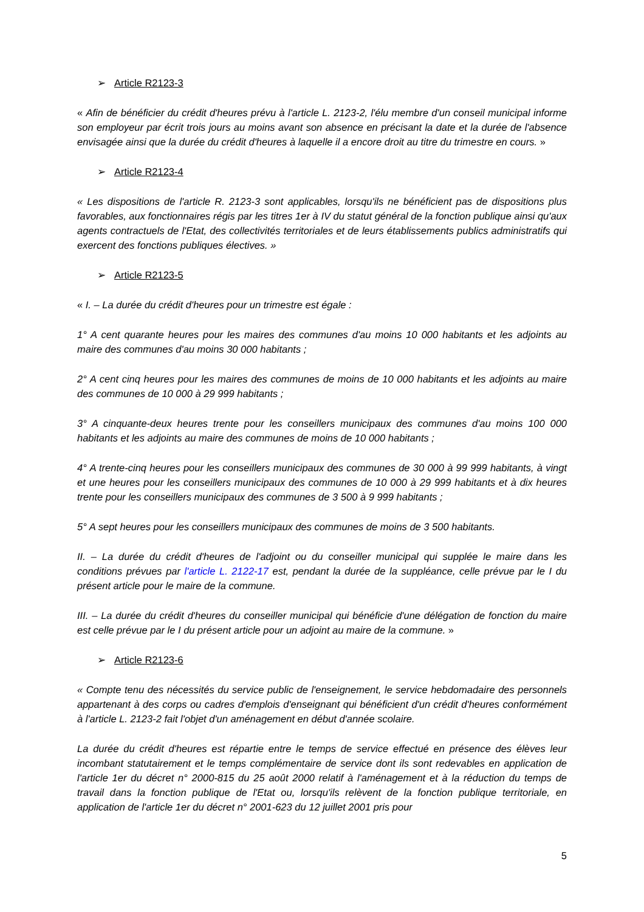➢ Article R2123-3
« Afin de bénéficier du crédit d'heures prévu à l'article L. 2123-2, l'élu membre d'un conseil municipal informe son employeur par écrit trois jours au moins avant son absence en précisant la date et la durée de l'absence envisagée ainsi que la durée du crédit d'heures à laquelle il a encore droit au titre du trimestre en cours. »
➢ Article R2123-4
« Les dispositions de l'article R. 2123-3 sont applicables, lorsqu'ils ne bénéficient pas de dispositions plus favorables, aux fonctionnaires régis par les titres 1er à IV du statut général de la fonction publique ainsi qu'aux agents contractuels de l'Etat, des collectivités territoriales et de leurs établissements publics administratifs qui exercent des fonctions publiques électives. »
➢ Article R2123-5
« I. – La durée du crédit d'heures pour un trimestre est égale :
1° A cent quarante heures pour les maires des communes d'au moins 10 000 habitants et les adjoints au maire des communes d'au moins 30 000 habitants ;
2° A cent cinq heures pour les maires des communes de moins de 10 000 habitants et les adjoints au maire des communes de 10 000 à 29 999 habitants ;
3° A cinquante-deux heures trente pour les conseillers municipaux des communes d'au moins 100 000 habitants et les adjoints au maire des communes de moins de 10 000 habitants ;
4° A trente-cinq heures pour les conseillers municipaux des communes de 30 000 à 99 999 habitants, à vingt et une heures pour les conseillers municipaux des communes de 10 000 à 29 999 habitants et à dix heures trente pour les conseillers municipaux des communes de 3 500 à 9 999 habitants ;
5° A sept heures pour les conseillers municipaux des communes de moins de 3 500 habitants.
II. – La durée du crédit d'heures de l'adjoint ou du conseiller municipal qui supplée le maire dans les conditions prévues par l'article L. 2122-17 est, pendant la durée de la suppléance, celle prévue par le I du présent article pour le maire de la commune.
III. – La durée du crédit d'heures du conseiller municipal qui bénéficie d'une délégation de fonction du maire est celle prévue par le I du présent article pour un adjoint au maire de la commune. »
➢ Article R2123-6
« Compte tenu des nécessités du service public de l'enseignement, le service hebdomadaire des personnels appartenant à des corps ou cadres d'emplois d'enseignant qui bénéficient d'un crédit d'heures conformément à l'article L. 2123-2 fait l'objet d'un aménagement en début d'année scolaire.
La durée du crédit d'heures est répartie entre le temps de service effectué en présence des élèves leur incombant statutairement et le temps complémentaire de service dont ils sont redevables en application de l'article 1er du décret n° 2000-815 du 25 août 2000 relatif à l'aménagement et à la réduction du temps de travail dans la fonction publique de l'Etat ou, lorsqu'ils relèvent de la fonction publique territoriale, en application de l'article 1er du décret n° 2001-623 du 12 juillet 2001 pris pour
5